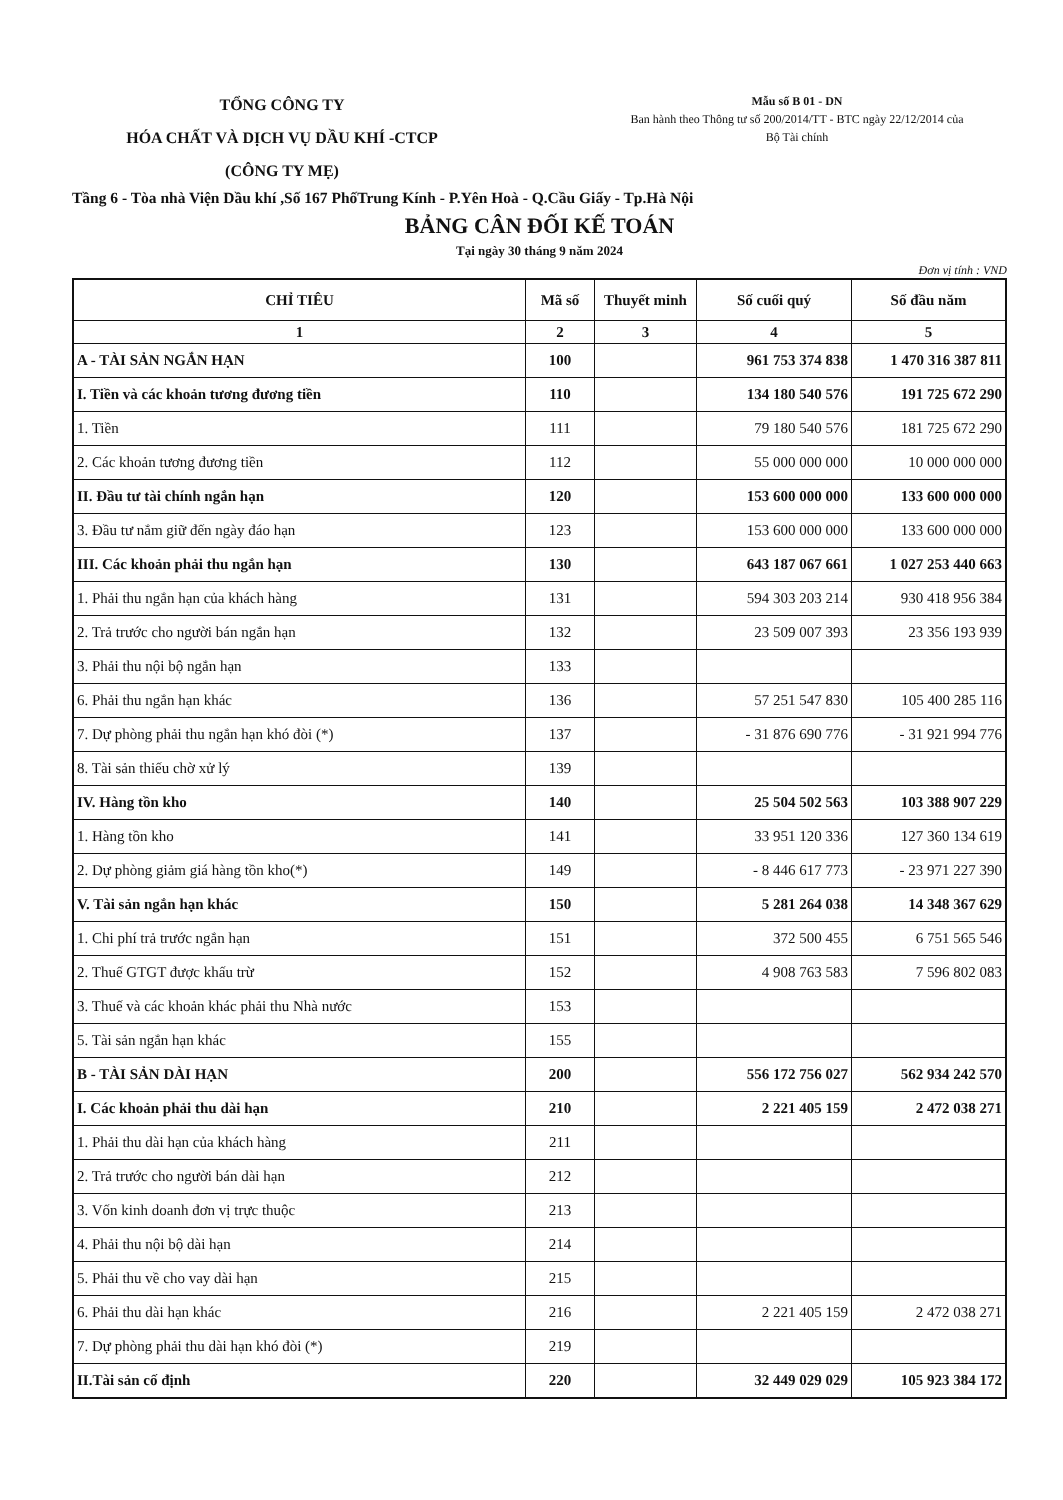TỔNG CÔNG TY
HÓA CHẤT VÀ DỊCH VỤ DẦU KHÍ -CTCP
(CÔNG TY MẸ)
Mẫu số B 01 - DN
Ban hành theo Thông tư số 200/2014/TT - BTC ngày 22/12/2014 của
Bộ Tài chính
Tầng 6 - Tòa nhà Viện Dầu khí ,Số 167 PhốTrung Kính - P.Yên Hoà - Q.Cầu Giấy - Tp.Hà Nội
BẢNG CÂN ĐỐI KẾ TOÁN
Tại ngày 30 tháng 9 năm 2024
Đơn vị tính : VND
| CHỈ TIÊU | Mã số | Thuyết minh | Số cuối quý | Số đầu năm |
| --- | --- | --- | --- | --- |
| 1 | 2 | 3 | 4 | 5 |
| A - TÀI SẢN NGẮN HẠN | 100 | | 961 753 374 838 | 1 470 316 387 811 |
| I. Tiền và các khoản tương đương tiền | 110 | | 134 180 540 576 | 191 725 672 290 |
| 1. Tiền | 111 | | 79 180 540 576 | 181 725 672 290 |
| 2. Các khoản tương đương tiền | 112 | | 55 000 000 000 | 10 000 000 000 |
| II. Đầu tư tài chính ngắn hạn | 120 | | 153 600 000 000 | 133 600 000 000 |
| 3. Đầu tư nắm giữ đến ngày đáo hạn | 123 | | 153 600 000 000 | 133 600 000 000 |
| III. Các khoản phải thu ngắn hạn | 130 | | 643 187 067 661 | 1 027 253 440 663 |
| 1. Phải thu ngắn hạn của khách hàng | 131 | | 594 303 203 214 | 930 418 956 384 |
| 2. Trả trước cho người bán ngắn hạn | 132 | | 23 509 007 393 | 23 356 193 939 |
| 3. Phải thu nội bộ ngắn hạn | 133 | | | |
| 6. Phải thu ngắn hạn khác | 136 | | 57 251 547 830 | 105 400 285 116 |
| 7. Dự phòng phải thu ngắn hạn khó đòi (*) | 137 | | - 31 876 690 776 | - 31 921 994 776 |
| 8. Tài sản thiếu chờ xử lý | 139 | | | |
| IV. Hàng tồn kho | 140 | | 25 504 502 563 | 103 388 907 229 |
| 1. Hàng tồn kho | 141 | | 33 951 120 336 | 127 360 134 619 |
| 2. Dự phòng giảm giá hàng tồn kho(*) | 149 | | - 8 446 617 773 | - 23 971 227 390 |
| V. Tài sản ngắn hạn khác | 150 | | 5 281 264 038 | 14 348 367 629 |
| 1. Chi phí trả trước ngắn hạn | 151 | | 372 500 455 | 6 751 565 546 |
| 2. Thuế GTGT được khấu trừ | 152 | | 4 908 763 583 | 7 596 802 083 |
| 3. Thuế và các khoản khác phải thu Nhà nước | 153 | | | |
| 5. Tài sản ngắn hạn khác | 155 | | | |
| B - TÀI SẢN DÀI HẠN | 200 | | 556 172 756 027 | 562 934 242 570 |
| I. Các khoản phải thu dài hạn | 210 | | 2 221 405 159 | 2 472 038 271 |
| 1. Phải thu dài hạn của khách hàng | 211 | | | |
| 2. Trả trước cho người bán dài hạn | 212 | | | |
| 3. Vốn kinh doanh đơn vị trực thuộc | 213 | | | |
| 4. Phải thu nội bộ dài hạn | 214 | | | |
| 5. Phải thu về cho vay dài hạn | 215 | | | |
| 6. Phải thu dài hạn khác | 216 | | 2 221 405 159 | 2 472 038 271 |
| 7. Dự phòng phải thu dài hạn khó đòi (*) | 219 | | | |
| II.Tài sản cố định | 220 | | 32 449 029 029 | 105 923 384 172 |